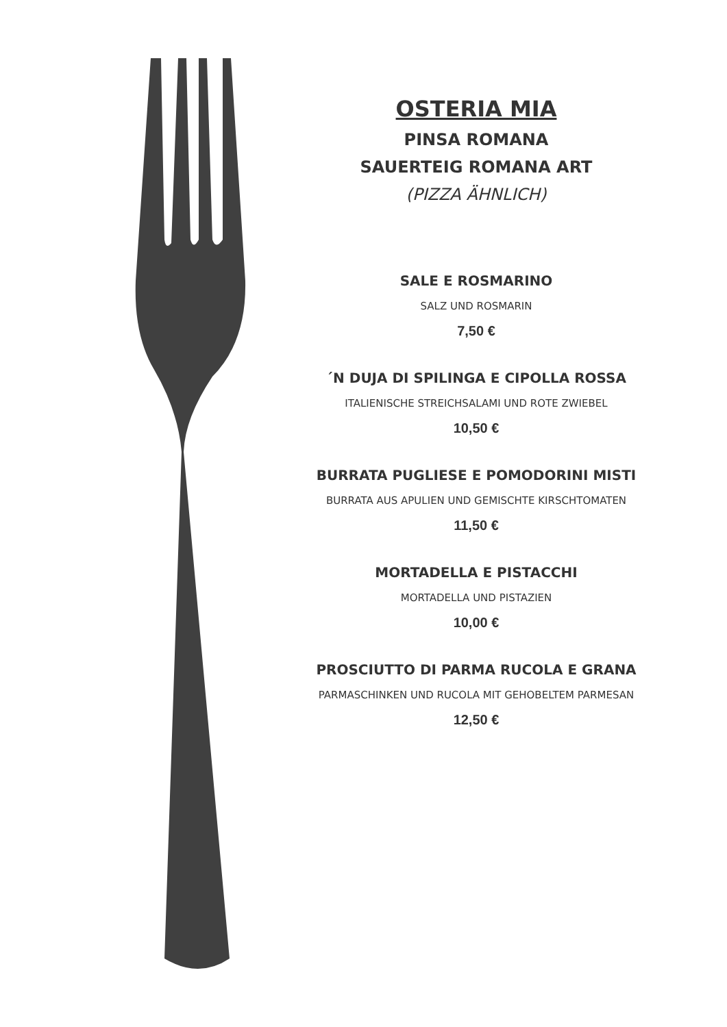OSTERIA MIA
PINSA ROMANA
SAUERTEIG ROMANA ART
(PIZZA ÄHNLICH)
SALE E ROSMARINO
SALZ UND ROSMARIN
7,50 €
´N DUJA DI SPILINGA E CIPOLLA ROSSA
ITALIENISCHE STREICHSALAMI UND ROTE ZWIEBEL
10,50 €
BURRATA PUGLIESE E POMODORINI MISTI
BURRATA AUS APULIEN UND GEMISCHTE KIRSCHTOMATEN
11,50 €
MORTADELLA E PISTACCHI
MORTADELLA UND PISTAZIEN
10,00 €
PROSCIUTTO DI PARMA RUCOLA E GRANA
PARMASCHINKEN UND RUCOLA MIT GEHOBELTEM PARMESAN
12,50 €